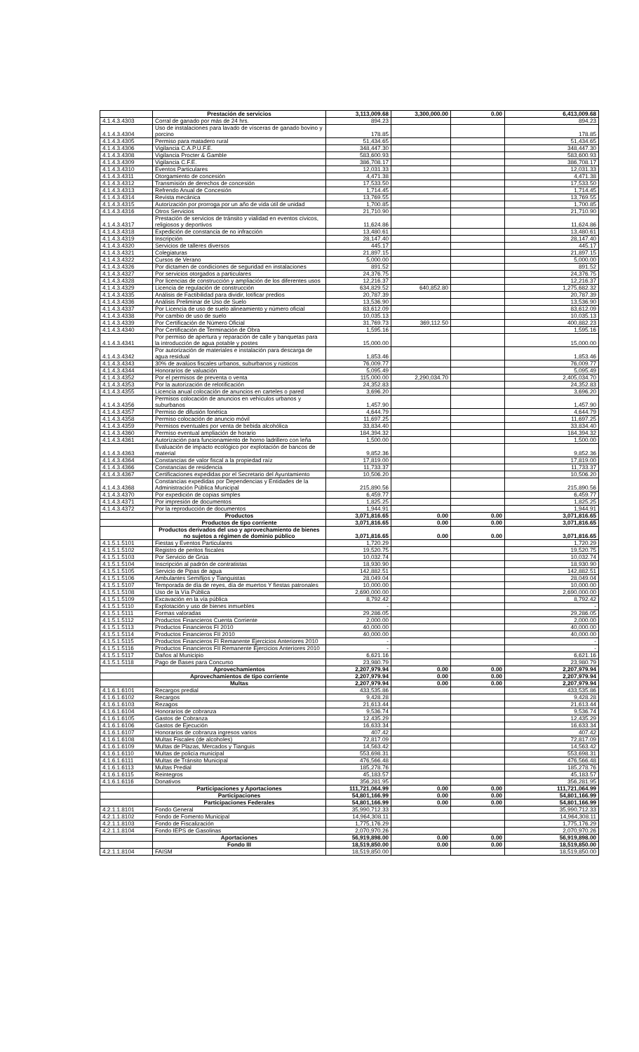| | Prestación de servicios | 3,113,009.68 | 3,300,000.00 | 0.00 | 6,413,009.68 |
| 4.1.4.3.4303 | Corral de ganado por más de 24 hrs. | 894.23 | | | 894.23 |
| 4.1.4.3.4304 | Uso de instalaciones para lavado de vísceras de ganado bovino y porcino | 178.85 | | | 178.85 |
| 4.1.4.3.4305 | Permiso para matadero rural | 51,434.65 | | | 51,434.65 |
| 4.1.4.3.4306 | Vigilancia C.A.P.U.F.E. | 348,447.30 | | | 348,447.30 |
| 4.1.4.3.4308 | Vigilancia Procter & Gamble | 583,600.93 | | | 583,600.93 |
| 4.1.4.3.4309 | Vigilancia C.F.E. | 386,708.17 | | | 386,708.17 |
| 4.1.4.3.4310 | Eventos Particulares | 12,031.33 | | | 12,031.33 |
| 4.1.4.3.4311 | Otorgamiento de concesión | 4,471.38 | | | 4,471.38 |
| 4.1.4.3.4312 | Transmisión de derechos de concesión | 17,533.50 | | | 17,533.50 |
| 4.1.4.3.4313 | Refrendo Anual de Concesión | 1,714.45 | | | 1,714.45 |
| 4.1.4.3.4314 | Revista mecánica | 13,769.55 | | | 13,769.55 |
| 4.1.4.3.4315 | Autorización por prorroga por un año de vida útil de unidad | 1,700.85 | | | 1,700.85 |
| 4.1.4.3.4316 | Otros Servicios | 21,710.90 | | | 21,710.90 |
| 4.1.4.3.4317 | Prestación de servicios de tránsito y vialidad en eventos cívicos, religiosos y deportivos | 11,624.86 | | | 11,624.86 |
| 4.1.4.3.4318 | Expedición de constancia de no infracción | 13,480.61 | | | 13,480.61 |
| 4.1.4.3.4319 | Inscripción | 28,147.40 | | | 28,147.40 |
| 4.1.4.3.4320 | Servicios de talleres diversos | 445.17 | | | 445.17 |
| 4.1.4.3.4321 | Colegiaturas | 21,897.15 | | | 21,897.15 |
| 4.1.4.3.4322 | Cursos de Verano | 5,000.00 | | | 5,000.00 |
| 4.1.4.3.4326 | Por dictamen de condiciones de seguridad en instalaciones | 891.52 | | | 891.52 |
| 4.1.4.3.4327 | Por servicios otorgados a particulares | 24,376.75 | | | 24,376.75 |
| 4.1.4.3.4328 | Por licencias de construcción y ampliación de los diferentes usos | 12,216.37 | | | 12,216.37 |
| 4.1.4.3.4329 | Licencia de regulación de construcción | 634,829.52 | 640,852.80 | | 1,275,682.32 |
| 4.1.4.3.4335 | Análisis de Factibilidad para dividir, lotificar predios | 20,787.39 | | | 20,787.39 |
| 4.1.4.3.4336 | Análisis Preliminar de Uso de Suelo | 13,536.90 | | | 13,536.90 |
| 4.1.4.3.4337 | Por Licencia de uso de suelo alineamiento y número oficial | 83,612.09 | | | 83,612.09 |
| 4.1.4.3.4338 | Por cambio de uso de suelo | 10,035.13 | | | 10,035.13 |
| 4.1.4.3.4339 | Por Certificación de Número Oficial | 31,769.73 | 369,112.50 | | 400,882.23 |
| 4.1.4.3.4340 | Por Certificación de Terminación de Obra | 1,595.16 | | | 1,595.16 |
| 4.1.4.3.4341 | Por permiso de apertura y reparación de calle y banquetas para la introducción de agua potable y postes | 15,000.00 | | | 15,000.00 |
| 4.1.4.3.4342 | Por autorización de materiales e instalación para descarga de agua residual | 1,853.46 | | | 1,853.46 |
| 4.1.4.3.4343 | 30% de avalúos fiscales urbanos, suburbanos y rústicos | 76,009.77 | | | 76,009.77 |
| 4.1.4.3.4344 | Honorarios de valuación | 5,095.49 | | | 5,095.49 |
| 4.1.4.3.4352 | Por el permisos de preventa o venta | 115,000.00 | 2,290,034.70 | | 2,405,034.70 |
| 4.1.4.3.4353 | Por la autorización de relotificación | 24,352.83 | | | 24,352.83 |
| 4.1.4.3.4355 | Licencia anual colocación de anuncios en carteles o pared | 3,696.20 | | | 3,696.20 |
| 4.1.4.3.4356 | Permisos colocación de anuncios en vehículos urbanos y suburbanos | 1,457.90 | | | 1,457.90 |
| 4.1.4.3.4357 | Permiso de difusión fonética | 4,644.79 | | | 4,644.79 |
| 4.1.4.3.4358 | Permiso colocación de anuncio móvil | 11,697.25 | | | 11,697.25 |
| 4.1.4.3.4359 | Permisos eventuales por venta de bebida alcohólica | 33,834.40 | | | 33,834.40 |
| 4.1.4.3.4360 | Permiso eventual ampliación de horario | 184,394.32 | | | 184,394.32 |
| 4.1.4.3.4361 | Autorización para funcionamiento de horno ladrillero con leña | 1,500.00 | | | 1,500.00 |
| 4.1.4.3.4363 | Evaluación de impacto ecológico por explotación de bancos de material | 9,852.36 | | | 9,852.36 |
| 4.1.4.3.4364 | Constancias de valor fiscal a la propiedad raíz | 17,819.00 | | | 17,819.00 |
| 4.1.4.3.4366 | Constancias de residencia | 11,733.37 | | | 11,733.37 |
| 4.1.4.3.4367 | Certificaciones expedidas por el Secretario del Ayuntamiento | 10,506.20 | | | 10,506.20 |
| 4.1.4.3.4368 | Constancias expedidas por Dependencias y Entidades de la Administración Pública Municipal | 215,890.56 | | | 215,890.56 |
| 4.1.4.3.4370 | Por expedición de copias simples | 6,459.77 | | | 6,459.77 |
| 4.1.4.3.4371 | Por impresión de documentos | 1,825.25 | | | 1,825.25 |
| 4.1.4.3.4372 | Por la reproducción de documentos | 1,944.91 | | | 1,944.91 |
| | Productos | 3,071,816.65 | 0.00 | 0.00 | 3,071,816.65 |
| | Productos de tipo corriente | 3,071,816.65 | 0.00 | 0.00 | 3,071,816.65 |
| | Productos derivados del uso y aprovechamiento de bienes no sujetos a régimen de dominio público | 3,071,816.65 | 0.00 | 0.00 | 3,071,816.65 |
| 4.1.5.1.5101 | Fiestas y Eventos Particulares | 1,720.29 | | | 1,720.29 |
| 4.1.5.1.5102 | Registro de peritos fiscales | 19,520.75 | | | 19,520.75 |
| 4.1.5.1.5103 | Por Servicio de Grúa | 10,032.74 | | | 10,032.74 |
| 4.1.5.1.5104 | Inscripción al padrón de contratistas | 18,930.90 | | | 18,930.90 |
| 4.1.5.1.5105 | Servicio de Pipas de agua | 142,882.51 | | | 142,882.51 |
| 4.1.5.1.5106 | Ambulantes Semifijos y Tianguistas | 28,049.04 | | | 28,049.04 |
| 4.1.5.1.5107 | Temporada de día de reyes, día de muertos Y fiestas patronales | 10,000.00 | | | 10,000.00 |
| 4.1.5.1.5108 | Uso de la Vía Pública | 2,690,000.00 | | | 2,690,000.00 |
| 4.1.5.1.5109 | Excavación en la vía pública | 8,792.42 | | | 8,792.42 |
| 4.1.5.1.5110 | Explotación y uso de bienes inmuebles | - | | | - |
| 4.1.5.1.5111 | Formas valoradas | 29,286.05 | | | 29,286.05 |
| 4.1.5.1.5112 | Productos Financieros Cuenta Corriente | 2,000.00 | | | 2,000.00 |
| 4.1.5.1.5113 | Productos Financieros FI 2010 | 40,000.00 | | | 40,000.00 |
| 4.1.5.1.5114 | Productos Financieros FII 2010 | 40,000.00 | | | 40,000.00 |
| 4.1.5.1.5115 | Productos Financieros FI Remanente Ejercicios Anteriores 2010 | - | | | - |
| 4.1.5.1.5116 | Productos Financieros FII Remanente Ejercicios Anteriores 2010 | - | | | - |
| 4.1.5.1.5117 | Daños al Municipio | 6,621.16 | | | 6,621.16 |
| 4.1.5.1.5118 | Pago de Bases para Concurso | 23,980.79 | | | 23,980.79 |
| | Aprovechamientos | 2,207,979.94 | 0.00 | 0.00 | 2,207,979.94 |
| | Aprovechamientos de tipo corriente | 2,207,979.94 | 0.00 | 0.00 | 2,207,979.94 |
| | Multas | 2,207,979.94 | 0.00 | 0.00 | 2,207,979.94 |
| 4.1.6.1.6101 | Recargos predial | 433,535.86 | | | 433,535.86 |
| 4.1.6.1.6102 | Recargos | 9,428.28 | | | 9,428.28 |
| 4.1.6.1.6103 | Rezagos | 21,613.44 | | | 21,613.44 |
| 4.1.6.1.6104 | Honorarios de cobranza | 9,536.74 | | | 9,536.74 |
| 4.1.6.1.6105 | Gastos de Cobranza | 12,435.29 | | | 12,435.29 |
| 4.1.6.1.6106 | Gastos de Ejecución | 16,633.34 | | | 16,633.34 |
| 4.1.6.1.6107 | Honorarios de cobranza ingresos varios | 407.42 | | | 407.42 |
| 4.1.6.1.6108 | Multas Fiscales (de alcoholes) | 72,817.09 | | | 72,817.09 |
| 4.1.6.1.6109 | Multas de Plazas, Mercados y Tianguis | 14,563.42 | | | 14,563.42 |
| 4.1.6.1.6110 | Multas de policía municipal | 553,698.31 | | | 553,698.31 |
| 4.1.6.1.6111 | Multas de Tránsito Municipal | 476,566.48 | | | 476,566.48 |
| 4.1.6.1.6113 | Multas Predial | 185,278.76 | | | 185,278.76 |
| 4.1.6.1.6115 | Reintegros | 45,183.57 | | | 45,183.57 |
| 4.1.6.1.6116 | Donativos | 356,281.95 | | | 356,281.95 |
| | Participaciones y Aportaciones | 111,721,064.99 | 0.00 | 0.00 | 111,721,064.99 |
| | Participaciones | 54,801,166.99 | 0.00 | 0.00 | 54,801,166.99 |
| | Participaciones Federales | 54,801,166.99 | 0.00 | 0.00 | 54,801,166.99 |
| 4.2.1.1.8101 | Fondo General | 35,990,712.33 | | | 35,990,712.33 |
| 4.2.1.1.8102 | Fondo de Fomento Municipal | 14,964,308.11 | | | 14,964,308.11 |
| 4.2.1.1.8103 | Fondo de Fiscalización | 1,775,176.29 | | | 1,775,176.29 |
| 4.2.1.1.8104 | Fondo IEPS de Gasolinas | 2,070,970.26 | | | 2,070,970.26 |
| | Aportaciones | 56,919,898.00 | 0.00 | 0.00 | 56,919,898.00 |
| | Fondo III | 18,519,850.00 | 0.00 | 0.00 | 18,519,850.00 |
| 4.2.1.1.8104 | FAISM | 18,519,850.00 | | | 18,519,850.00 |